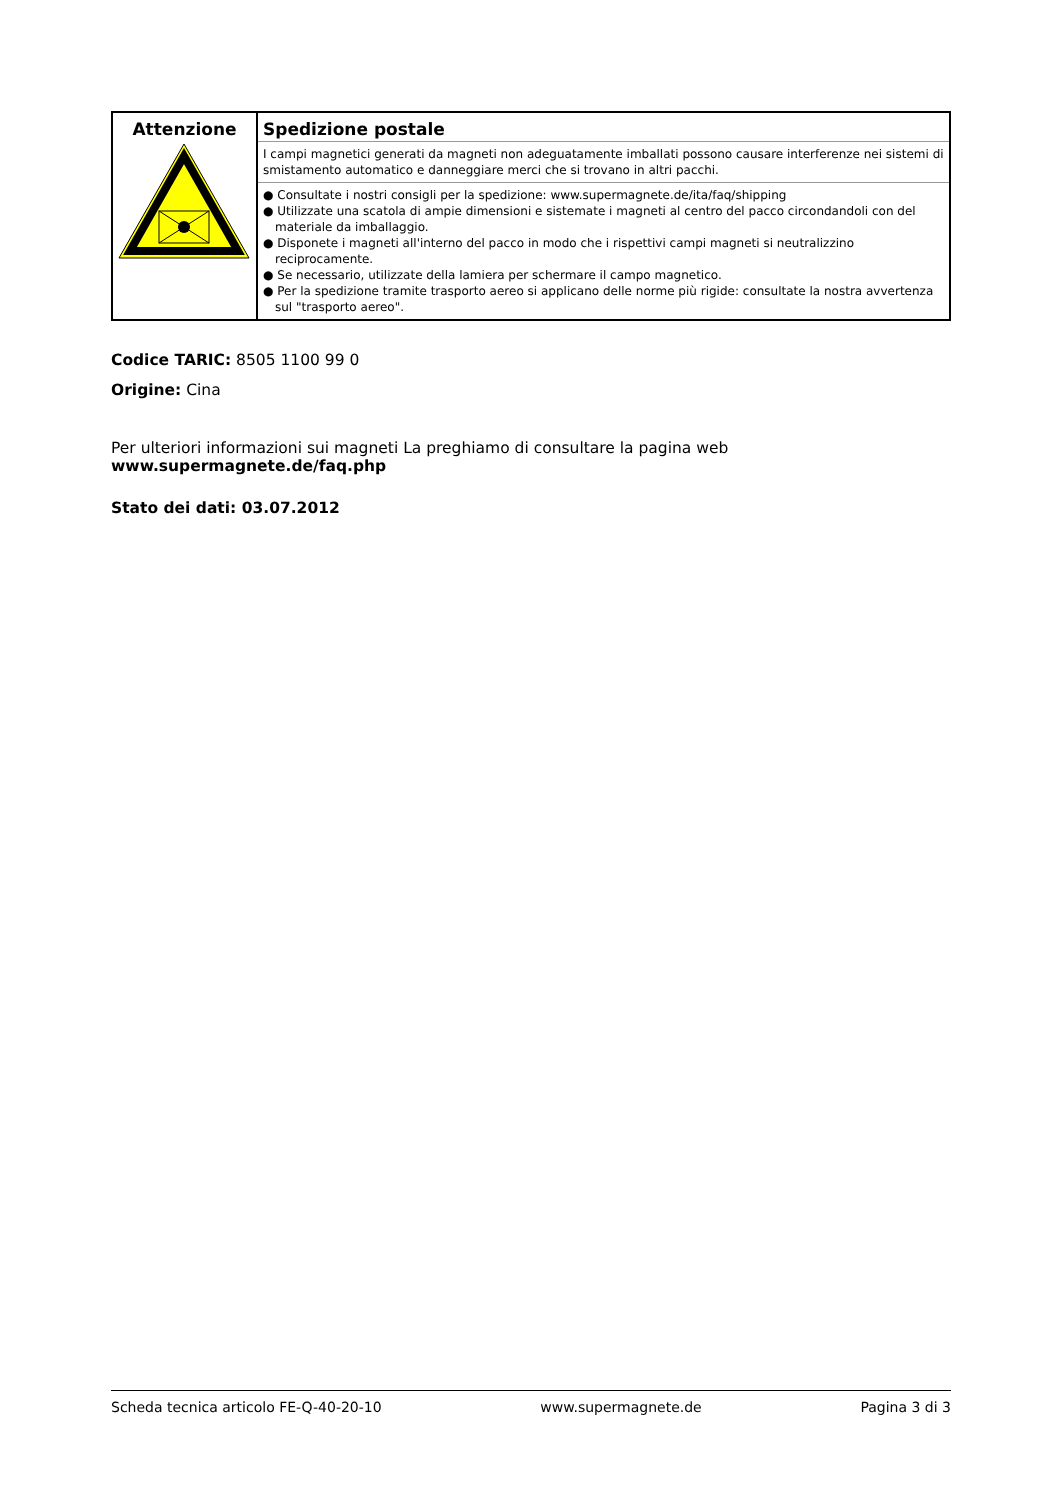| Attenzione | Spedizione postale I campi magnetici generati da magneti non adeguatamente imballati possono causare interferenze nei sistemi di smistamento automatico e danneggiare merci che si trovano in altri pacchi. ● Consultate i nostri consigli per la spedizione: www.supermagnete.de/ita/faq/shipping ● Utilizzate una scatola di ampie dimensioni e sistemate i magneti al centro del pacco circondandoli con del materiale da imballaggio. ● Disponete i magneti all'interno del pacco in modo che i rispettivi campi magneti si neutralizzino reciprocamente. ● Se necessario, utilizzate della lamiera per schermare il campo magnetico. ● Per la spedizione tramite trasporto aereo si applicano delle norme più rigide: consultate la nostra avvertenza sul "trasporto aereo". |
Codice TARIC: 8505 1100 99 0
Origine: Cina
Per ulteriori informazioni sui magneti La preghiamo di consultare la pagina web
www.supermagnete.de/faq.php
Stato dei dati: 03.07.2012
Scheda tecnica articolo FE-Q-40-20-10 www.supermagnete.de Pagina 3 di 3